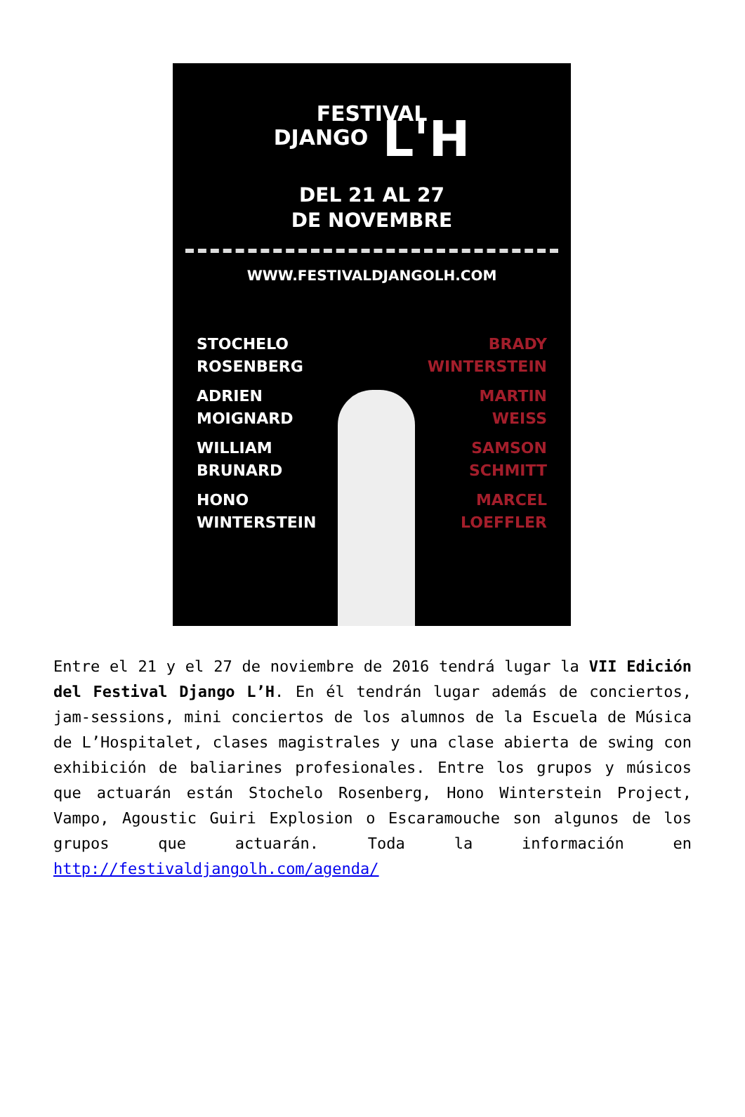FESTIVAL
DJANGO L'H
DEL 21 AL 27
DE NOVEMBRE
WWW.FESTIVALDJANGOLH.COM
STOCHELO
ROSENBERG
ADRIEN
MOIGNARD
WILLIAM
BRUNARD
HONO
WINTERSTEIN
BRADY
WINTERSTEIN
MARTIN
WEISS
SAMSON
SCHMITT
MARCEL
LOEFFLER
Entre el 21 y el 27 de noviembre de 2016 tendrá lugar la VII Edición del Festival Django L’H. En él tendrán lugar además de conciertos, jam-sessions, mini conciertos de los alumnos de la Escuela de Música de L’Hospitalet, clases magistrales y una clase abierta de swing con exhibición de baliarines profesionales. Entre los grupos y músicos que actuarán están Stochelo Rosenberg, Hono Winterstein Project, Vampo, Agoustic Guiri Explosion o Escaramouche son algunos de los grupos que actuarán. Toda la información en http://festivaldjangolh.com/agenda/